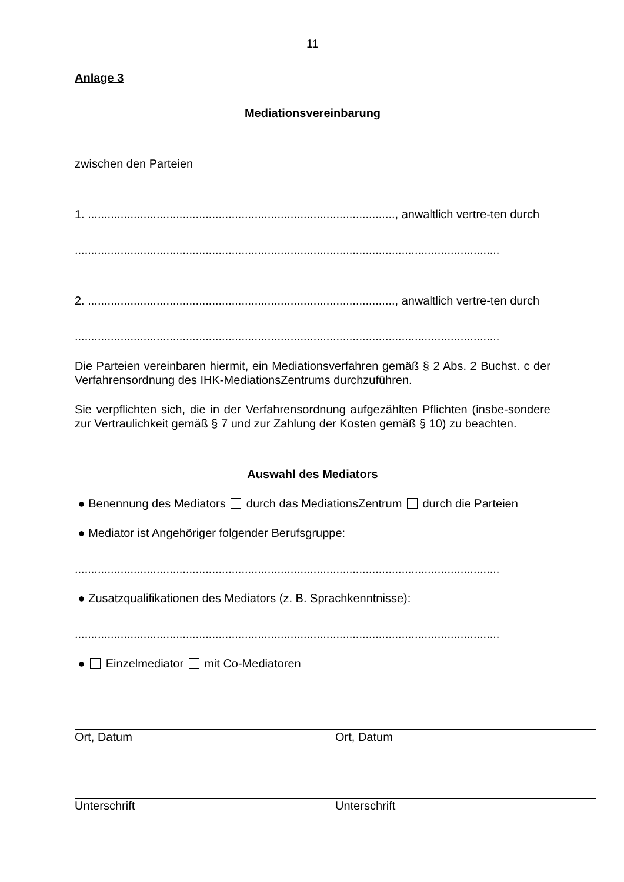11
Anlage 3
Mediationsvereinbarung
zwischen den Parteien
1. .............................................................................................., anwaltlich vertre-ten durch
..................................................................................................................................
2. .............................................................................................., anwaltlich vertre-ten durch
..................................................................................................................................
Die Parteien vereinbaren hiermit, ein Mediationsverfahren gemäß § 2 Abs. 2 Buchst. c der Verfahrensordnung des IHK-MediationsZentrums durchzuführen.
Sie verpflichten sich, die in der Verfahrensordnung aufgezählten Pflichten (insbe-sondere zur Vertraulichkeit gemäß § 7 und zur Zahlung der Kosten gemäß § 10) zu beachten.
Auswahl des Mediators
● Benennung des Mediators durch das MediationsZentrum durch die Parteien
● Mediator ist Angehöriger folgender Berufsgruppe:
..................................................................................................................................
● Zusatzqualifikationen des Mediators (z. B. Sprachkenntnisse):
..................................................................................................................................
● Einzelmediator mit Co-Mediatoren
Ort, Datum Ort, Datum
Unterschrift Unterschrift